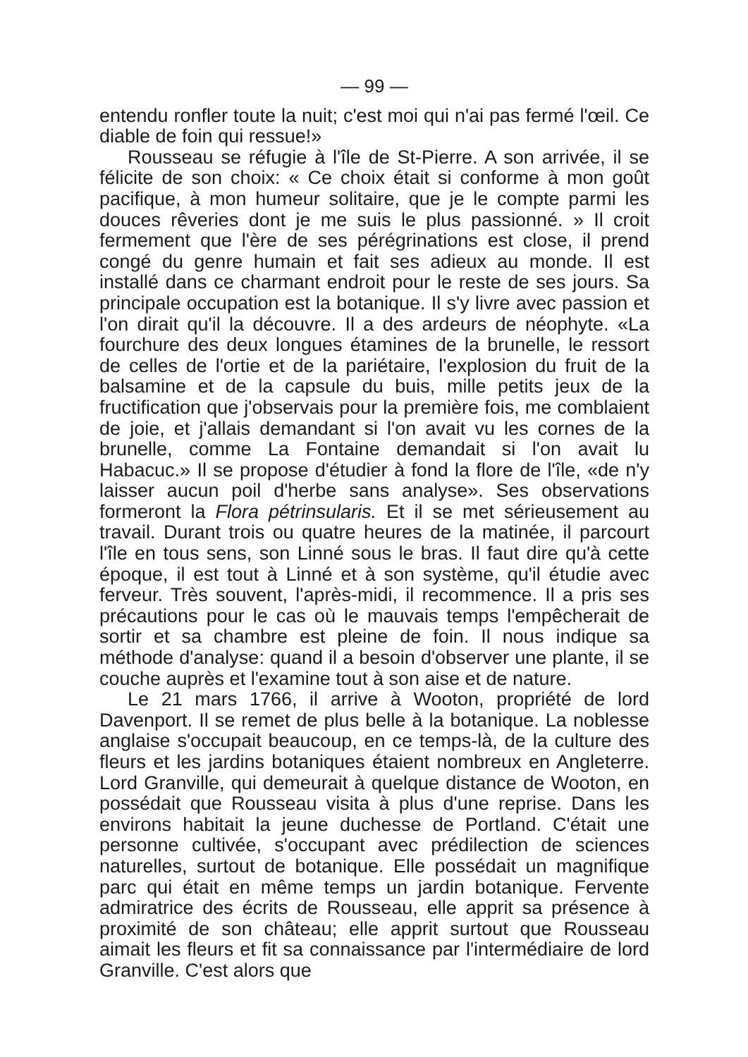— 99 —
entendu ronfler toute la nuit; c'est moi qui n'ai pas fermé l'œil. Ce diable de foin qui ressue!»
Rousseau se réfugie à l'île de St-Pierre. A son arrivée, il se félicite de son choix: « Ce choix était si conforme à mon goût pacifique, à mon humeur solitaire, que je le compte parmi les douces rêveries dont je me suis le plus passionné. » Il croit fermement que l'ère de ses pérégrinations est close, il prend congé du genre humain et fait ses adieux au monde. Il est installé dans ce charmant endroit pour le reste de ses jours. Sa principale occupation est la botanique. Il s'y livre avec passion et l'on dirait qu'il la découvre. Il a des ardeurs de néophyte. «La fourchure des deux longues étamines de la brunelle, le ressort de celles de l'ortie et de la pariétaire, l'explosion du fruit de la balsamine et de la capsule du buis, mille petits jeux de la fructification que j'observais pour la première fois, me comblaient de joie, et j'allais demandant si l'on avait vu les cornes de la brunelle, comme La Fontaine demandait si l'on avait lu Habacuc.» Il se propose d'étudier à fond la flore de l'île, «de n'y laisser aucun poil d'herbe sans analyse». Ses observations formeront la Flora pétrinsularis. Et il se met sérieusement au travail. Durant trois ou quatre heures de la matinée, il parcourt l'île en tous sens, son Linné sous le bras. Il faut dire qu'à cette époque, il est tout à Linné et à son système, qu'il étudie avec ferveur. Très souvent, l'après-midi, il recommence. Il a pris ses précautions pour le cas où le mauvais temps l'empêcherait de sortir et sa chambre est pleine de foin. Il nous indique sa méthode d'analyse: quand il a besoin d'observer une plante, il se couche auprès et l'examine tout à son aise et de nature.
Le 21 mars 1766, il arrive à Wooton, propriété de lord Davenport. Il se remet de plus belle à la botanique. La noblesse anglaise s'occupait beaucoup, en ce temps-là, de la culture des fleurs et les jardins botaniques étaient nombreux en Angleterre. Lord Granville, qui demeurait à quelque distance de Wooton, en possédait que Rousseau visita à plus d'une reprise. Dans les environs habitait la jeune duchesse de Portland. C'était une personne cultivée, s'occupant avec prédilection de sciences naturelles, surtout de botanique. Elle possédait un magnifique parc qui était en même temps un jardin botanique. Fervente admiratrice des écrits de Rousseau, elle apprit sa présence à proximité de son château; elle apprit surtout que Rousseau aimait les fleurs et fit sa connaissance par l'intermédiaire de lord Granville. C'est alors que